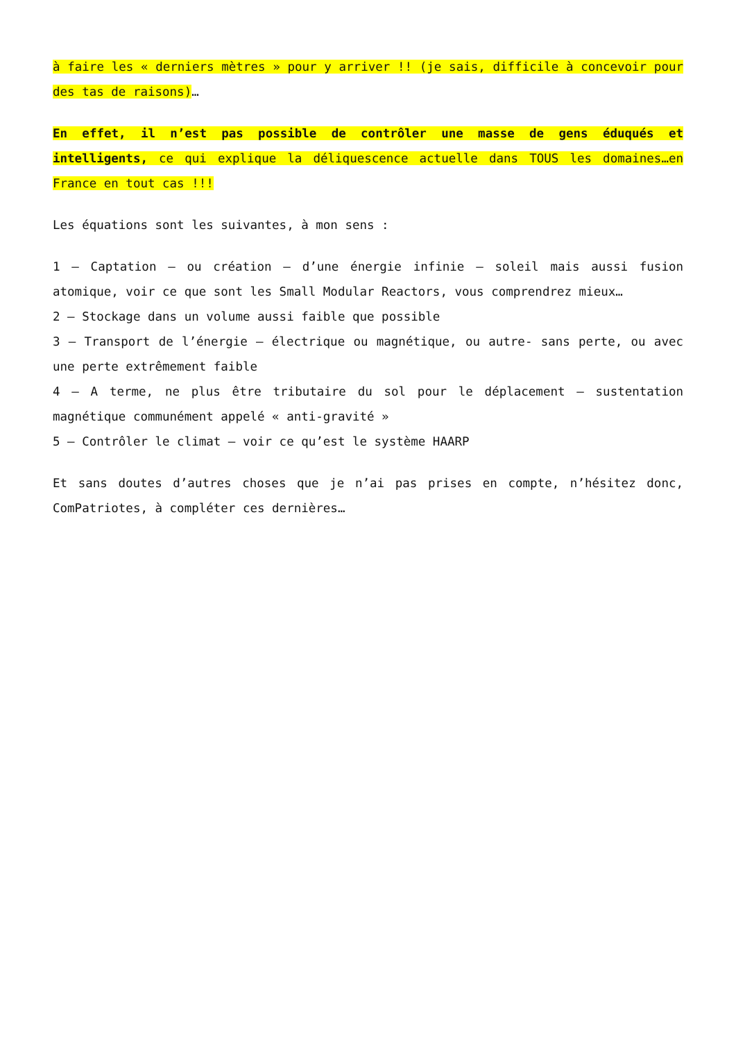à faire les « derniers mètres » pour y arriver !! (je sais, difficile à concevoir pour des tas de raisons)…
En effet, il n’est pas possible de contrôler une masse de gens éduqués et intelligents, ce qui explique la déliquescence actuelle dans TOUS les domaines…en France en tout cas !!!
Les équations sont les suivantes, à mon sens :
1 – Captation – ou création – d’une énergie infinie – soleil mais aussi fusion atomique, voir ce que sont les Small Modular Reactors, vous comprendrez mieux…
2 – Stockage dans un volume aussi faible que possible
3 – Transport de l’énergie – électrique ou magnétique, ou autre- sans perte, ou avec une perte extrêmement faible
4 – A terme, ne plus être tributaire du sol pour le déplacement – sustentation magnétique communément appelé « anti-gravité »
5 – Contrôler le climat – voir ce qu’est le système HAARP
Et sans doutes d’autres choses que je n’ai pas prises en compte, n’hésitez donc, ComPatriotes, à compléter ces dernières…